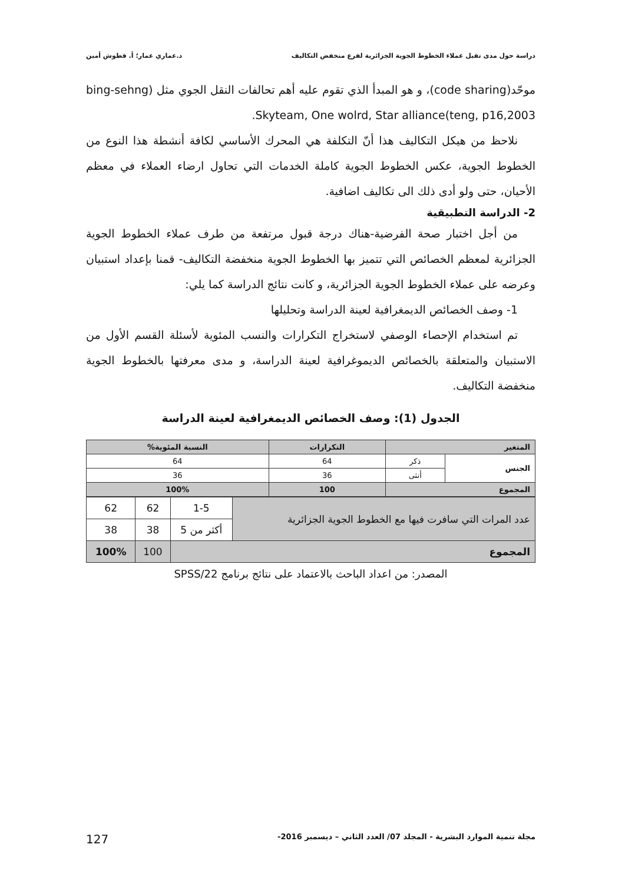دراسة حول مدى تقبل عملاء الخطوط الجوية الجزائرية لفرع منخفض التكاليف د.عماري عمار؛ أ. قطوش أمين
موحّد(code sharing)، و هو المبدأ الذي تقوم عليه أهم تحالفات النقل الجوي مثل (bing-sehng teng, p16,2003)Skyteam, One wolrd, Star alliance.
نلاحظ من هيكل التكاليف هذا أنّ التكلفة هي المحرك الأساسي لكافة أنشطة هذا النوع من الخطوط الجوية، عكس الخطوط الجوية كاملة الخدمات التي تحاول ارضاء العملاء في معظم الأحيان، حتى ولو أدى ذلك الى تكاليف اضافية.
2- الدراسة التطبيقية
من أجل اختبار صحة الفرضية-هناك درجة قبول مرتفعة من طرف عملاء الخطوط الجوية الجزائرية لمعظم الخصائص التي تتميز بها الخطوط الجوية منخفضة التكاليف- قمنا بإعداد استبيان وعرضه على عملاء الخطوط الجوية الجزائرية، و كانت نتائج الدراسة كما يلي:
1- وصف الخصائص الديمغرافية لعينة الدراسة وتحليلها
تم استخدام الإحصاء الوصفي لاستخراج التكرارات والنسب المئوية لأسئلة القسم الأول من الاستبيان والمتعلقة بالخصائص الديموغرافية لعينة الدراسة، و مدى معرفتها بالخطوط الجوية منخفضة التكاليف.
الجدول (1): وصف الخصائص الديمغرافية لعينة الدراسة
| المتغير | | التكرارات | النسبة المئوية% |
| --- | --- | --- | --- |
| الجنس | ذكر | 64 | 64 |
| | أنثى | 36 | 36 |
| المجموع | | 100 | 100% |
| عدد المرات التي سافرت فيها مع الخطوط الجوية الجزائرية | 1-5 | 62 | 62 |
| | أكثر من 5 | 38 | 38 |
| المجموع | | 100 | 100% |
المصدر: من اعداد الباحث بالاعتماد على نتائج برنامج SPSS/22
مجلة تنمية الموارد البشرية - المجلد 07/ العدد الثاني – ديسمبر 2016- 127